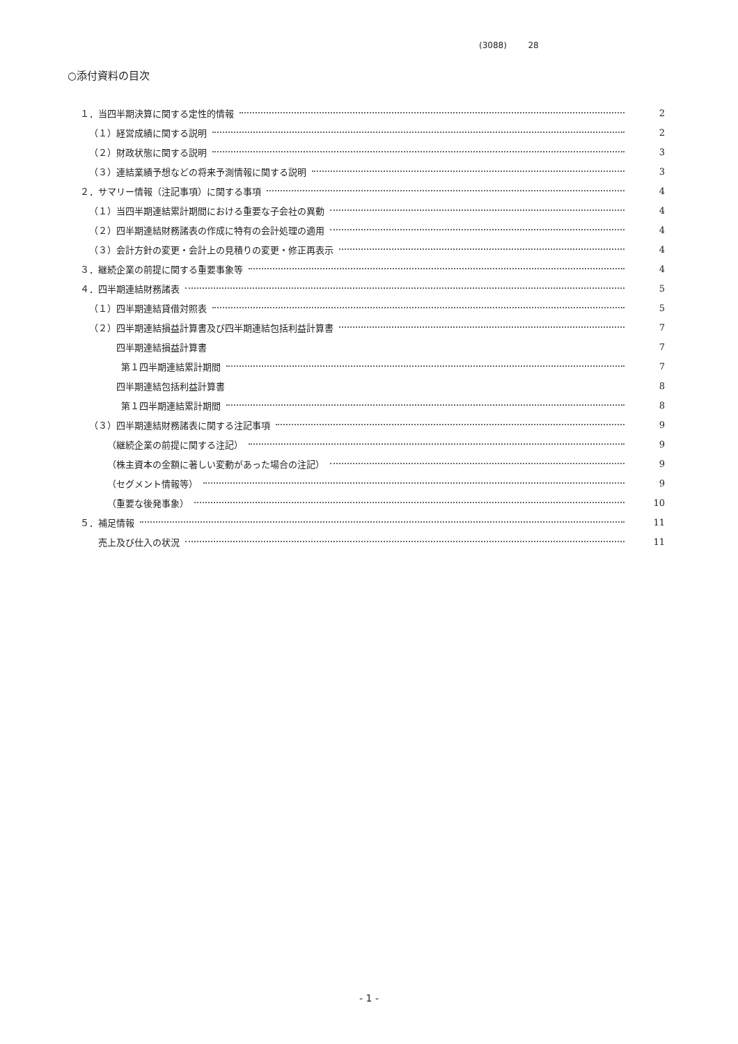(3088) 28
○添付資料の目次
１．当四半期決算に関する定性的情報 2
 （１）経営成績に関する説明 2
 （２）財政状態に関する説明 3
 （３）連結業績予想などの将来予測情報に関する説明 3
２．サマリー情報（注記事項）に関する事項 4
 （１）当四半期連結累計期間における重要な子会社の異動 4
 （２）四半期連結財務諸表の作成に特有の会計処理の適用 4
 （３）会計方針の変更・会計上の見積りの変更・修正再表示 4
３．継続企業の前提に関する重要事象等 4
４．四半期連結財務諸表 5
 （１）四半期連結貸借対照表 5
 （２）四半期連結損益計算書及び四半期連結包括利益計算書 7
    四半期連結損益計算書 7
     第１四半期連結累計期間 7
    四半期連結包括利益計算書 8
     第１四半期連結累計期間 8
 （３）四半期連結財務諸表に関する注記事項 9
   （継続企業の前提に関する注記） 9
   （株主資本の金額に著しい変動があった場合の注記） 9
   （セグメント情報等） 9
   （重要な後発事象） 10
５．補足情報 11
  売上及び仕入の状況 11
- 1 -